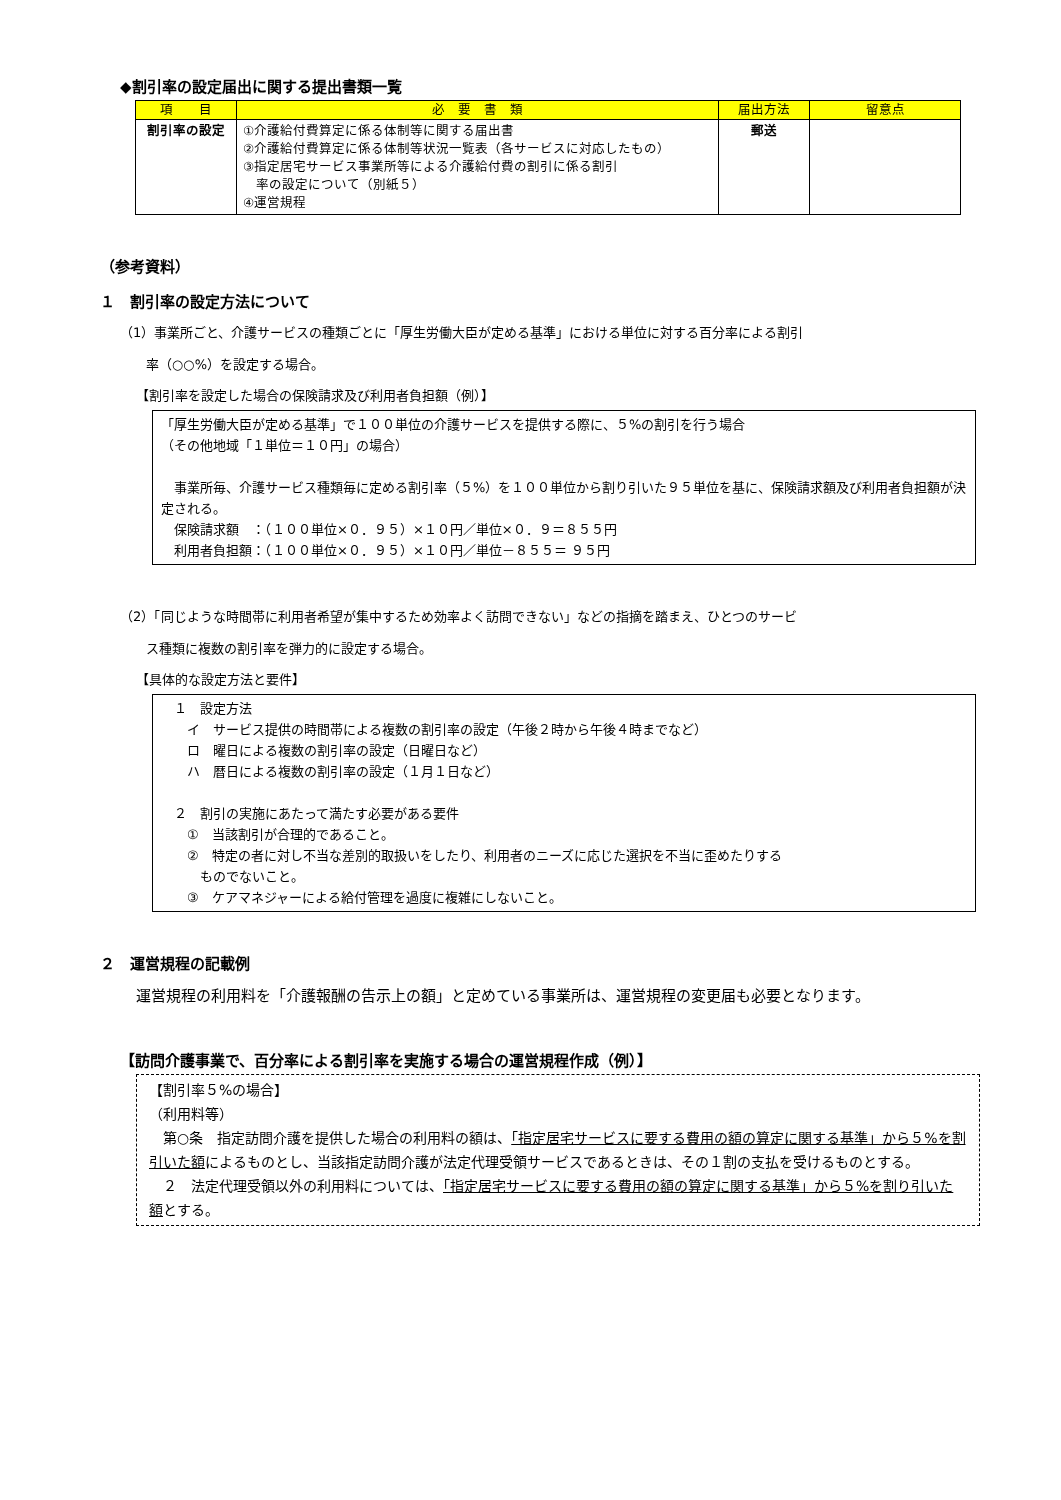◆割引率の設定届出に関する提出書類一覧
| 項 目 | 必 要 書 類 | 届出方法 | 留意点 |
| --- | --- | --- | --- |
| 割引率の設定 | ①介護給付費算定に係る体制等に関する届出書 ②介護給付費算定に係る体制等状況一覧表（各サービスに対応したもの） ③指定居宅サービス事業所等による介護給付費の割引に係る割引 率の設定について（別紙５） ④運営規程 | 郵送 | |
（参考資料）
１　割引率の設定方法について
（1）事業所ごと、介護サービスの種類ごとに「厚生労働大臣が定める基準」における単位に対する百分率による割引
　　率（○○%）を設定する場合。
【割引率を設定した場合の保険請求及び利用者負担額（例）】
「厚生労働大臣が定める基準」で１００単位の介護サービスを提供する際に、５%の割引を行う場合
（その他地域「１単位＝１０円」の場合）
　事業所毎、介護サービス種類毎に定める割引率（５%）を１００単位から割り引いた９５単位を基に、保険請求額及び利用者負担額が決定される。
　保険請求額　：（１００単位×０．９５）×１０円／単位×０．９＝８５５円
　利用者負担額：（１００単位×０．９５）×１０円／単位－８５５＝ ９５円
（2）「同じような時間帯に利用者希望が集中するため効率よく訪問できない」などの指摘を踏まえ、ひとつのサービ
　　ス種類に複数の割引率を弾力的に設定する場合。
【具体的な設定方法と要件】
　１　設定方法
　　イ　サービス提供の時間帯による複数の割引率の設定（午後２時から午後４時までなど）
　　ロ　曜日による複数の割引率の設定（日曜日など）
　　ハ　暦日による複数の割引率の設定（１月１日など）
　２　割引の実施にあたって満たす必要がある要件
　　①　当該割引が合理的であること。
　　②　特定の者に対し不当な差別的取扱いをしたり、利用者のニーズに応じた選択を不当に歪めたりする
　　　ものでないこと。
　　③　ケアマネジャーによる給付管理を過度に複雑にしないこと。
２　運営規程の記載例
運営規程の利用料を「介護報酬の告示上の額」と定めている事業所は、運営規程の変更届も必要となります。
【訪問介護事業で、百分率による割引率を実施する場合の運営規程作成（例）】
【割引率５%の場合】
（利用料等）
　第○条　指定訪問介護を提供した場合の利用料の額は、「指定居宅サービスに要する費用の額の算定に関する基準」から５%を割引いた額によるものとし、当該指定訪問介護が法定代理受領サービスであるときは、その１割の支払を受けるものとする。
　２　法定代理受領以外の利用料については、「指定居宅サービスに要する費用の額の算定に関する基準」から５%を割り引いた額とする。